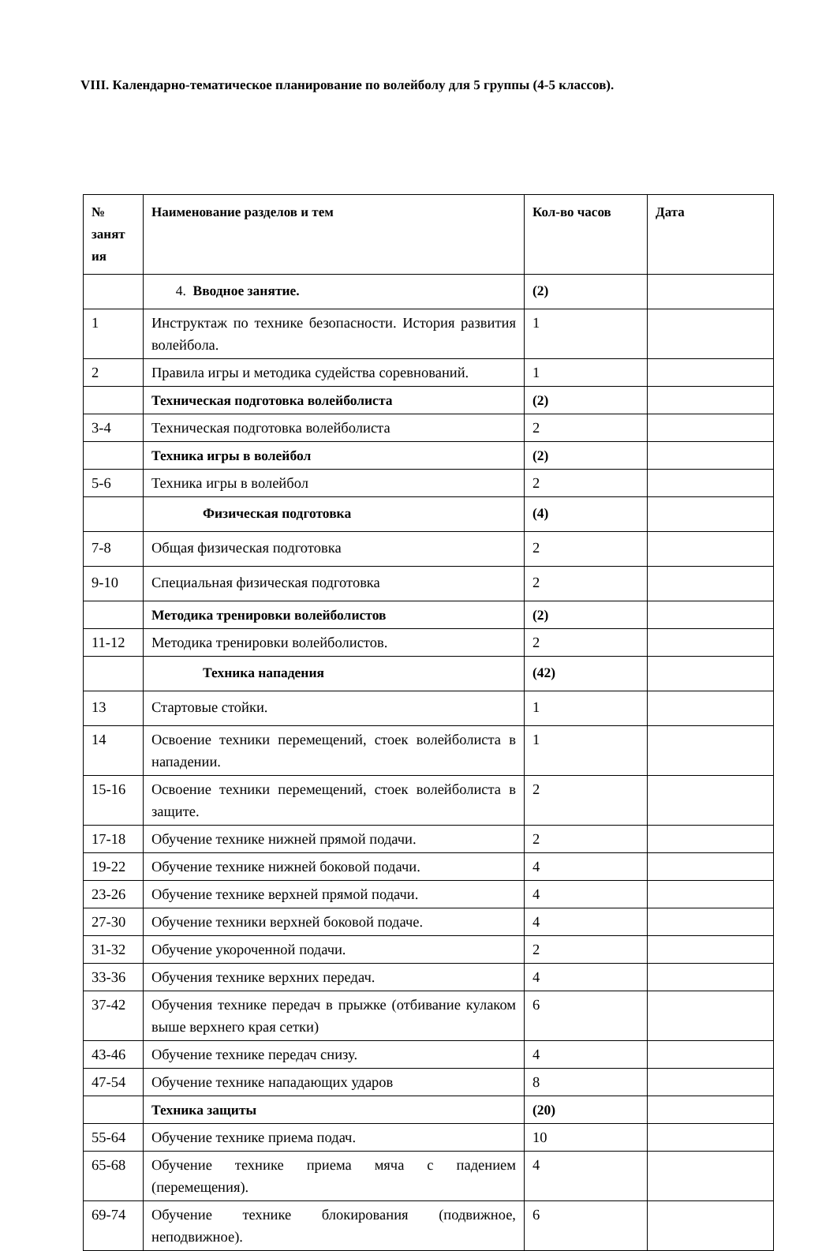VIII. Календарно-тематическое планирование по волейболу для 5 группы (4-5 классов).
| № занят ия | Наименование разделов и тем | Кол-во часов | Дата |
| --- | --- | --- | --- |
| | 4. Вводное занятие. | (2) | |
| 1 | Инструктаж по технике безопасности. История развития волейбола. | 1 | |
| 2 | Правила игры и методика судейства соревнований. | 1 | |
| | Техническая подготовка волейболиста | (2) | |
| 3-4 | Техническая подготовка волейболиста | 2 | |
| | Техника игры в волейбол | (2) | |
| 5-6 | Техника игры в волейбол | 2 | |
| | Физическая подготовка | (4) | |
| 7-8 | Общая физическая подготовка | 2 | |
| 9-10 | Специальная физическая подготовка | 2 | |
| | Методика тренировки волейболистов | (2) | |
| 11-12 | Методика тренировки волейболистов. | 2 | |
| | Техника нападения | (42) | |
| 13 | Стартовые стойки. | 1 | |
| 14 | Освоение техники перемещений, стоек волейболиста в нападении. | 1 | |
| 15-16 | Освоение техники перемещений, стоек волейболиста в защите. | 2 | |
| 17-18 | Обучение технике нижней прямой подачи. | 2 | |
| 19-22 | Обучение технике нижней боковой подачи. | 4 | |
| 23-26 | Обучение технике верхней прямой подачи. | 4 | |
| 27-30 | Обучение техники верхней боковой подаче. | 4 | |
| 31-32 | Обучение укороченной подачи. | 2 | |
| 33-36 | Обучения технике верхних передач. | 4 | |
| 37-42 | Обучения технике передач в прыжке (отбивание кулаком выше верхнего края сетки) | 6 | |
| 43-46 | Обучение технике передач снизу. | 4 | |
| 47-54 | Обучение технике нападающих ударов | 8 | |
| | Техника защиты | (20) | |
| 55-64 | Обучение технике приема подач. | 10 | |
| 65-68 | Обучение технике приема мяча с падением (перемещения). | 4 | |
| 69-74 | Обучение технике блокирования (подвижное, неподвижное). | 6 | |